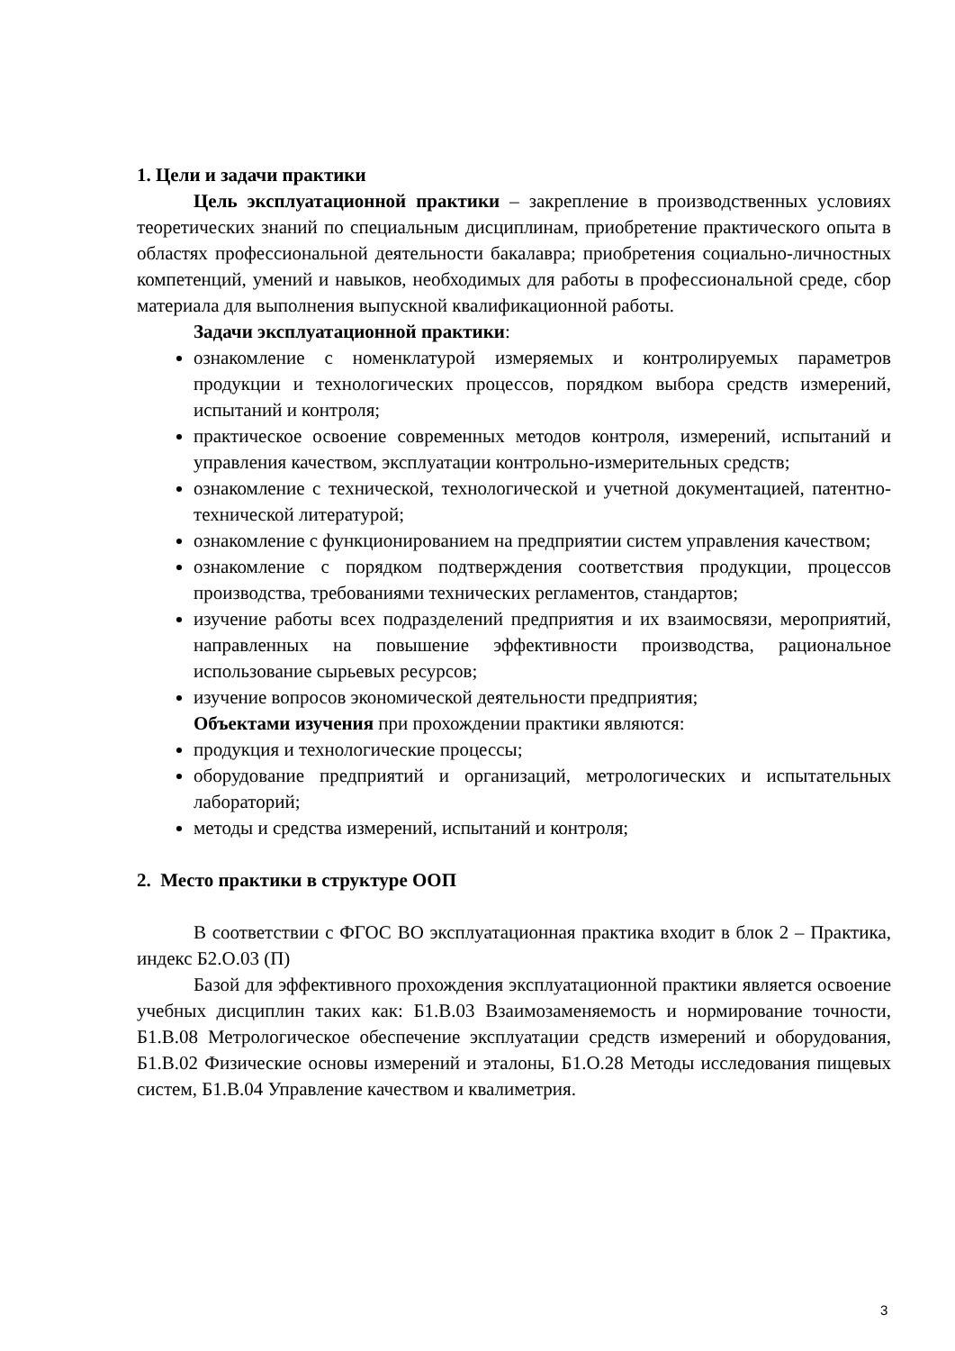1. Цели и задачи практики
Цель эксплуатационной практики – закрепление в производственных условиях теоретических знаний по специальным дисциплинам, приобретение практического опыта в областях профессиональной деятельности бакалавра; приобретения социально-личностных компетенций, умений и навыков, необходимых для работы в профессиональной среде, сбор материала для выполнения выпускной квалификационной работы.
Задачи эксплуатационной практики:
ознакомление с номенклатурой измеряемых и контролируемых параметров продукции и технологических процессов, порядком выбора средств измерений, испытаний и контроля;
практическое освоение современных методов контроля, измерений, испытаний и управления качеством, эксплуатации контрольно-измерительных средств;
ознакомление с технической, технологической и учетной документацией, патентно-технической литературой;
ознакомление с функционированием на предприятии систем управления качеством;
ознакомление с порядком подтверждения соответствия продукции, процессов производства, требованиями технических регламентов, стандартов;
изучение работы всех подразделений предприятия и их взаимосвязи, мероприятий, направленных на повышение эффективности производства, рациональное использование сырьевых ресурсов;
изучение вопросов экономической деятельности предприятия;
Объектами изучения при прохождении практики являются:
продукция и технологические процессы;
оборудование предприятий и организаций, метрологических и испытательных лабораторий;
методы и средства измерений, испытаний и контроля;
2. Место практики в структуре ООП
В соответствии с ФГОС ВО эксплуатационная практика входит в блок 2 – Практика, индекс Б2.О.03 (П)
Базой для эффективного прохождения эксплуатационной практики является освоение учебных дисциплин таких как: Б1.В.03 Взаимозаменяемость и нормирование точности, Б1.В.08 Метрологическое обеспечение эксплуатации средств измерений и оборудования, Б1.В.02 Физические основы измерений и эталоны, Б1.О.28 Методы исследования пищевых систем, Б1.В.04 Управление качеством и квалиметрия.
3